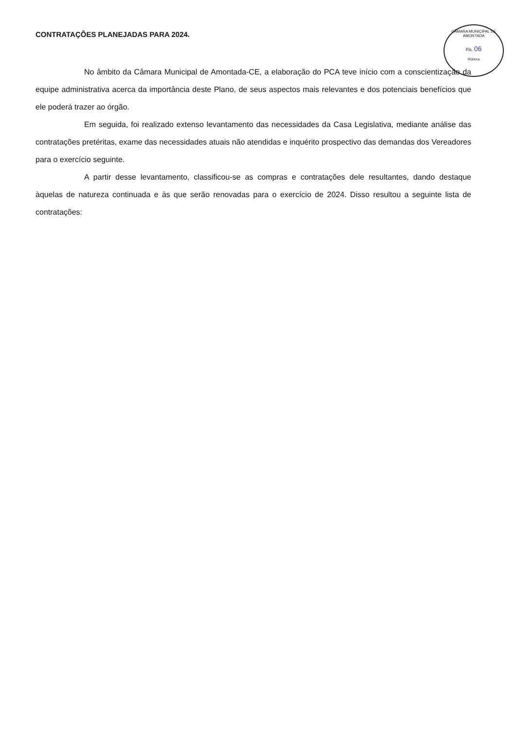CÂMARA MUNICIPAL DE AMONTADA
Fls. 06
Rúbrica
CONTRATAÇÕES PLANEJADAS PARA 2024.
No âmbito da Câmara Municipal de Amontada-CE, a elaboração do PCA teve início com a conscientização da equipe administrativa acerca da importância deste Plano, de seus aspectos mais relevantes e dos potenciais benefícios que ele poderá trazer ao órgão.
Em seguida, foi realizado extenso levantamento das necessidades da Casa Legislativa, mediante análise das contratações pretéritas, exame das necessidades atuais não atendidas e inquérito prospectivo das demandas dos Vereadores para o exercício seguinte.
A partir desse levantamento, classificou-se as compras e contratações dele resultantes, dando destaque àquelas de natureza continuada e às que serão renovadas para o exercício de 2024. Disso resultou a seguinte lista de contratações: